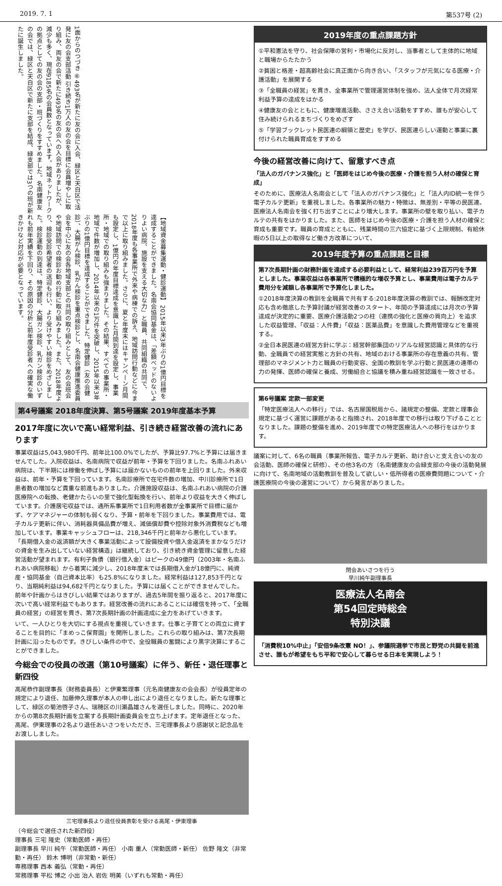2019. 7. 1 第537号 (2)
1面からのつづき ⑥493名が新たに友の会に入会、緑区と天白区で活発に友の会支部活動 引き続き1万人の友の会を目標に会員増やしに取り組み、両友の会で新たに493名の友の会への入会がありましたが、減少も多く、現在9185名の会員数となっています。地域ネットワークの拠点としての友の会の支部・班づくりをすすめました。名南健康友の会では、緑区と天白区で新たに支部を結成、緑支部では3つの班が新たに誕生しました。
【地域資金募集運動・健診運動】 2015年以来3年ぶりの1億円目標を達成することができました。名南会協同基金は、「差額ベッドのないよりよい病院、施設を支える大切な力」と職員、共同組織の共同で、2018年度も各事業所で外来や病棟での訴え、地域訪問行動などに今まで以上に取り組みました。さらに、夏と年度末にはキャンペーン月間も設定し、1億円の年度目標達成を意識した月間到達を設定し、事業所・地域での取り組みも強まりました。その結果、すべての事業所・地域で件数が増加し、2014年以来の1万件を突破し、2015年以来3年ぶりの1億円目標を達成することができました。特定健診（友の会健診）、大腸がん検診、乳がん検診を重点検診とし、名南会健康推進委員会を中心に友の会各地域支部との共同の取り組みとして、友の会班会や地域訪問での検診お勧め行動に取り組みました。また、2018年度より、検診受診希望者の送迎も行い、より受けやすい検診をめざしました。検診運動の到達は、特定健診、大腸ガン検診、乳ガン検診のいずれも前年実績を下回り、その原因の分析と前年度受診者への確実な働きかけなど対応が必要となっています。
第4号議案 2018年度決算、第5号議案 2019年度基本予算
2017年度に次いで高い経常利益、引き続き経営改善の流れにあります
事業収益は5,043,980千円、前年比100.0%でしたが、予算比97.7%と予算には届きませんでした。入院収益は、名南病院で収益が前年・予算を下回りました。名南ふれあい病院は、下半期には稼働を伸ばし予算には届かないものの前年を上回りました。外来収益は、前年・予算を下回っています。名南診療所で在宅件数の増加、中川診療所で1日患者数の増加など貴重な前進もありました。介護施設収益は、名南ふれあい病院の介護医療院への転換、老健かたらいの里で強化型転換を行い、前年より収益を大きく伸ばしています。介護居宅収益では、通所系事業所で1日利用者数が全事業所で目標に届かず、ケアマネジャーの体制も弱くなり、予算・前年を下回りました。事業費用では、電子カルテ更新に伴い、消耗器具備品費が増え、減価償却費や控除対象外消費税なども増加しています。事業キャッシュフローは、218,346千円と前年から悪化しています。「長期借入金の返済額が大きく事業活動によって設備投資や借入金返済をまかなうだけの資金を生み出していない経営構造」は継続しており、引き続き資金管理に留意した経営活動が望まれます。有利子負債（銀行借入金）はピークの49億円（2003年・名南ふれあい病院移転）から着実に減少し、2018年度末では長期借入金が18億円に、純資産・協同基金（自己資本比率）も25.8%になりました。経常利益は127,853千円となり、当期純利益は94,682千円となりました。予算には届くことができませんでした。前年や計画からはきびしい結果ではありますが、過去5年間を振り返ると、2017年度に次いで高い経常利益でもあります。経営改善の流れにあることには確信を持って、「全職員の経営」の経営を貫き、第7次長期計画の計画達成に全力をあげていきます。
いて、一人ひとりを大切にする視点を重視していきます。仕事と子育てとの両立に資することを目的に「まめっこ保育園」を開所しました。これらの取り組みは、第7次長期計画に沿ったものです。きびしい条件の中で、全役職員の奮闘により黒字決算にすることができました。
今総会での役員の改選（第10号議案）に伴う、新任・退任理事と新四役
高尾恭作副理事長（財務委員長）と伊東繁理事（元名南健康友の会会長）が役員定年の規定により退任、加藤伸久理事が本人の申し出により退任となりました。新たな理事として、緑区の菊池啓子さん、瑞穂区の川瀬晶雄さんを選任しました。同時に、2020年からの第8次長期計画を立案する長期計画委員会を立ち上げます。定年退任となった、高尾、伊東理事の2名より退任あいさつをいただき、三宅理事長より感謝状と記念品をお渡ししました。
三宅理事長より退任役員表彰を受ける高尾・伊東理事
（今総会で選任された新四役）
理事長 三宅 隆史（常勤医師・再任）
副理事長 早川 純午（常勤医師・再任） 小南 重人（常勤医師・新任） 佐野 隆文（非常勤・再任） 鈴木 博明（非常勤・新任）
専務理事 西本 義弘（常勤・再任）
常務理事 平松 博之 小出 治人 岩佐 明美（いずれも常勤・再任）
2019年度の重点課題方針
①平和憲法を守り、社会保障の営利・市場化に反対し、当事者として主体的に地域と職場からたたかう
②貧困と格差・超高齢社会に真正面から向き合い、「スタッフが元気になる医療・介護活動」を展開する
③「全職員の経営」を貫き、全事業所で管理運営体制を強め、法人全体で月次経常利益予算の達成をはかる
④健康友の会とともに、健康増進活動、ささえ合い活動をすすめ、誰もが安心して住み続けられるまちづくりをめざす
⑤「学習ブックレット民医連の綱領と歴史」を学び、民医連らしい運動と事業に裏付けられた職員育成をすすめる
今後の経営改善に向けて、留意すべき点
「法人のガバナンス強化」と「医師をはじめ今後の医療・介護を担う人材の確保と育成」
そのために、医療法人名南会として「法人のガバナンス強化」と「法人内ID統一を伴う電子カルテ更新」を重視しました。各事業所の魅力・特徴は、無差別・平等の民医連、医療法人名南会を強く打ち出すことにより増大します。事業所の壁を取り払い、電子カルテの共有をはかりました。また、医師をはじめ今後の医療・介護を担う人材の確保と育成も重要です。職員の育成とともに、残業時間の三六協定に基づく上限規制、有給休暇の5日以上の取得など働き方改革について、
2019年度予算の重点課題と目標
第7次長期計画の財務計画を達成する必要利益として、経常利益239百万円を予算としました。事業収益は各事業所で積極的な増収予算とし、事業費用は電子カルテ費用分を減額し各事業所で予算化しました。
①2018年度決算の教訓を全職員で共有する:2018年度決算の教訓では、報酬改定対応も含め徹底した予算討議が経営改善のスタート、年間の予算達成には月次の予算達成が決定的に重要、医療介護活動2つの柱（連携の強化と医療の質向上）を追求した収益管理、「収益：人件費」「収益：医薬品費」を意識した費用管理などを重視する。
②全日本民医連の経営方針に学ぶ：経営幹部集団のリアルな経営認識と具体的な行動、全職員での経営実態と方針の共有、地域のおける事業所の存在意義の共有、管理部のマネジメント力と職員の行動変容、全国の教訓を学ぶ行動と民医連の連帯の力の発揮、医師の確保と養成、労働組合と協議を積み重ね経営認識を一致させる。
第6号議案 定款一部変更
「特定医療法人への移行」では、名古屋国税局から、諸規定の整備、定款と理事会規定に基づく運営に課題があると指摘され、2018年度での移行は取り下げることとなりました。課題の整備を進め、2019年度での特定医療法人への移行をはかります。
議案に対して、6名の職員（事業所報告、電子カルテ更新、助け合いと支え合いの友の会活動、医師の確保と研修）、その他3名の方（名南健康友の会緑支部の今後の活動発展に向けて、名南地域の活動教訓を普及して欲しい・低所得者の医療費問題について・介護医療院の今後の運営について）から発言がありました。
閉会あいさつを行う
早川純午副理事長
医療法人名南会
第54回定時総会
特別決議
「消費税10%中止」「安倍9条改憲 NO！」、参議院選挙で市民と野党の共闘を前進させ、誰もが希望をもち平和で安心して暮らせる日本を実現しよう！